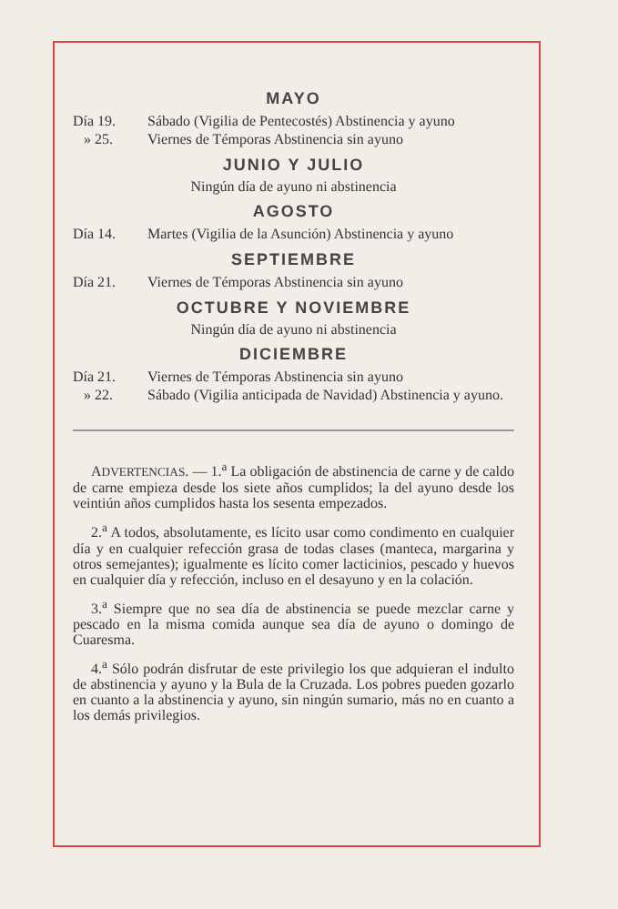MAYO
Día 19. Sábado (Vigilia de Pentecostés) Abstinencia y ayuno
» 25. Viernes de Témporas Abstinencia sin ayuno
JUNIO Y JULIO
Ningún día de ayuno ni abstinencia
AGOSTO
Día 14. Martes (Vigilia de la Asunción) Abstinencia y ayuno
SEPTIEMBRE
Día 21. Viernes de Témporas Abstinencia sin ayuno
OCTUBRE Y NOVIEMBRE
Ningún día de ayuno ni abstinencia
DICIEMBRE
Día 21. Viernes de Témporas Abstinencia sin ayuno
» 22. Sábado (Vigilia anticipada de Navidad) Abstinencia y ayuno.
ADVERTENCIAS. — 1.<sup>a</sup> La obligación de abstinencia de carne y de caldo de carne empieza desde los siete años cumplidos; la del ayuno desde los veintiún años cumplidos hasta los sesenta empezados.
2.<sup>a</sup> A todos, absolutamente, es lícito usar como condimento en cualquier día y en cualquier refección grasa de todas clases (manteca, margarina y otros semejantes); igualmente es lícito comer lacticinios, pescado y huevos en cualquier día y refección, incluso en el desayuno y en la colación.
3.<sup>a</sup> Siempre que no sea día de abstinencia se puede mezclar carne y pescado en la misma comida aunque sea día de ayuno o domingo de Cuaresma.
4.<sup>a</sup> Sólo podrán disfrutar de este privilegio los que adquieran el indulto de abstinencia y ayuno y la Bula de la Cruzada. Los pobres pueden gozarlo en cuanto a la abstinencia y ayuno, sin ningún sumario, más no en cuanto a los demás privilegios.